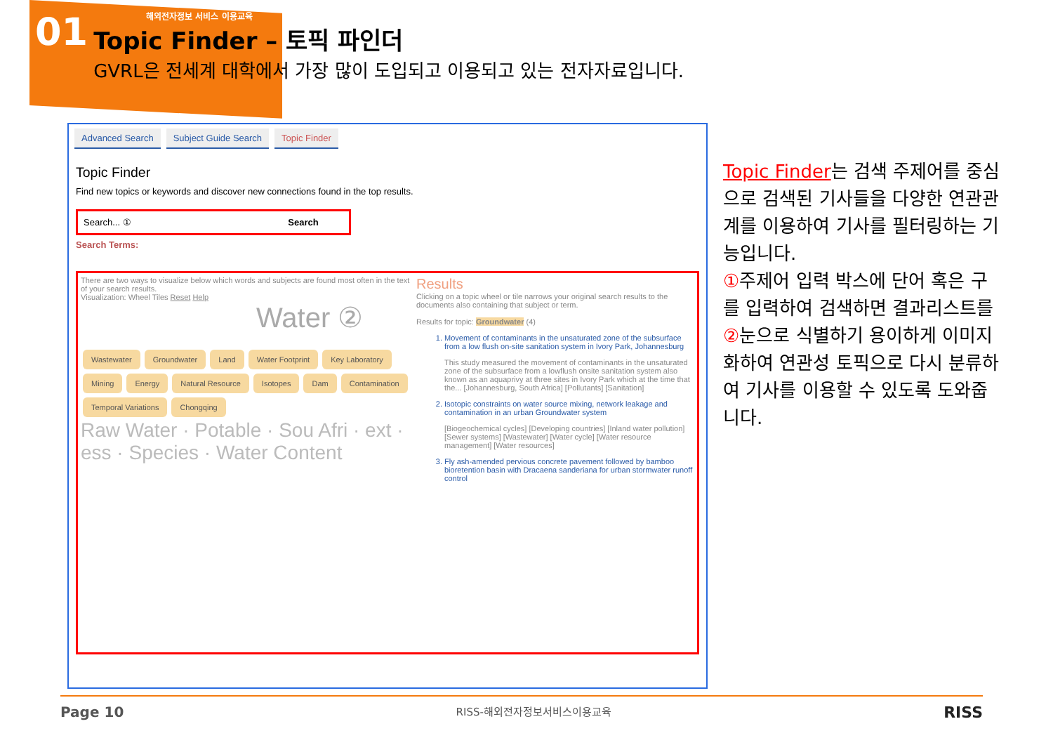01
해외전자정보 서비스 이용교육
Topic Finder – 토픽 파인더
GVRL은 전세계 대학에서 가장 많이 도입되고 이용되고 있는 전자자료입니다.
Advanced Search Subject Guide Search Topic Finder
Topic Finder
Find new topics or keywords and discover new connections found in the top results.
Search... ① Search
Search Terms:
There are two ways to visualize below which words and subjects are found most often in the text of your search results.
Visualization: Wheel Tiles Reset Help
Water ②
Wastewater Groundwater Land Water Footprint Key Laboratory Mining Energy Natural Resource Isotopes Dam Contamination Temporal Variations Chongqing
Raw Water · Potable · Sou Afri · ext · ess · Species · Water Content
Results
Clicking on a topic wheel or tile narrows your original search results to the documents also containing that subject or term.
Results for topic: Groundwater (4)
1. Movement of contaminants in the unsaturated zone of the subsurface from a low flush on-site sanitation system in Ivory Park, Johannesburg
This study measured the movement of contaminants in the unsaturated zone of the subsurface from a lowflush onsite sanitation system also known as an aquaprivy at three sites in Ivory Park which at the time that the... [Johannesburg, South Africa] [Pollutants] [Sanitation]
2. Isotopic constraints on water source mixing, network leakage and contamination in an urban Groundwater system
[Biogeochemical cycles] [Developing countries] [Inland water pollution] [Sewer systems] [Wastewater] [Water cycle] [Water resource management] [Water resources]
3. Fly ash-amended pervious concrete pavement followed by bamboo bioretention basin with Dracaena sanderiana for urban stormwater runoff control
Topic Finder는 검색 주제어를 중심으로 검색된 기사들을 다양한 연관관계를 이용하여 기사를 필터링하는 기능입니다.
①주제어 입력 박스에 단어 혹은 구를 입력하여 검색하면 결과리스트를 ②눈으로 식별하기 용이하게 이미지화하여 연관성 토픽으로 다시 분류하여 기사를 이용할 수 있도록 도와줍니다.
Page 10 RISS-해외전자정보서비스이용교육 RISS